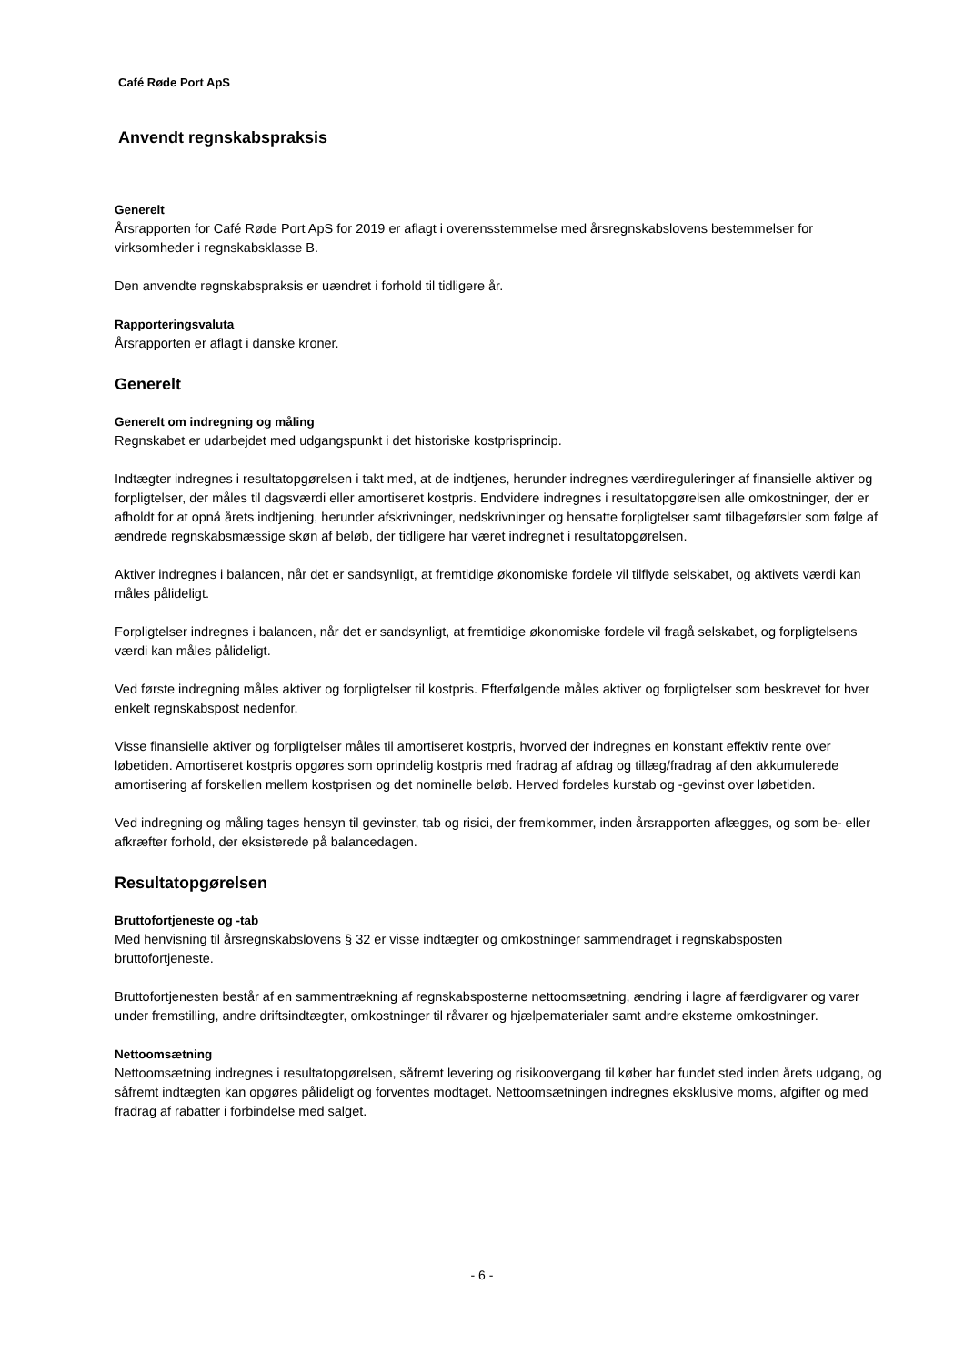Café Røde Port ApS
Anvendt regnskabspraksis
Generelt
Årsrapporten for Café Røde Port ApS for 2019 er aflagt i overensstemmelse med årsregnskabslovens bestemmelser for virksomheder i regnskabsklasse B.
Den anvendte regnskabspraksis er uændret i forhold til tidligere år.
Rapporteringsvaluta
Årsrapporten er aflagt i danske kroner.
Generelt
Generelt om indregning og måling
Regnskabet er udarbejdet med udgangspunkt i det historiske kostprisprincip.
Indtægter indregnes i resultatopgørelsen i takt med, at de indtjenes, herunder indregnes værdireguleringer af finansielle aktiver og forpligtelser, der måles til dagsværdi eller amortiseret kostpris. Endvidere indregnes i resultatopgørelsen alle omkostninger, der er afholdt for at opnå årets indtjening, herunder afskrivninger, nedskrivninger og hensatte forpligtelser samt tilbageførsler som følge af ændrede regnskabsmæssige skøn af beløb, der tidligere har været indregnet i resultatopgørelsen.
Aktiver indregnes i balancen, når det er sandsynligt, at fremtidige økonomiske fordele vil tilflyde selskabet, og aktivets værdi kan måles pålideligt.
Forpligtelser indregnes i balancen, når det er sandsynligt, at fremtidige økonomiske fordele vil fragå selskabet, og forpligtelsens værdi kan måles pålideligt.
Ved første indregning måles aktiver og forpligtelser til kostpris. Efterfølgende måles aktiver og forpligtelser som beskrevet for hver enkelt regnskabspost nedenfor.
Visse finansielle aktiver og forpligtelser måles til amortiseret kostpris, hvorved der indregnes en konstant effektiv rente over løbetiden. Amortiseret kostpris opgøres som oprindelig kostpris med fradrag af afdrag og tillæg/fradrag af den akkumulerede amortisering af forskellen mellem kostprisen og det nominelle beløb. Herved fordeles kurstab og -gevinst over løbetiden.
Ved indregning og måling tages hensyn til gevinster, tab og risici, der fremkommer, inden årsrapporten aflægges, og som be- eller afkræfter forhold, der eksisterede på balancedagen.
Resultatopgørelsen
Bruttofortjeneste og -tab
Med henvisning til årsregnskabslovens § 32 er visse indtægter og omkostninger sammendraget i regnskabsposten bruttofortjeneste.
Bruttofortjenesten består af en sammentrækning af regnskabsposterne nettoomsætning, ændring i lagre af færdigvarer og varer under fremstilling, andre driftsindtægter, omkostninger til råvarer og hjælpematerialer samt andre eksterne omkostninger.
Nettoomsætning
Nettoomsætning indregnes i resultatopgørelsen, såfremt levering og risikoovergang til køber har fundet sted inden årets udgang, og såfremt indtægten kan opgøres pålideligt og forventes modtaget. Nettoomsætningen indregnes eksklusive moms, afgifter og med fradrag af rabatter i forbindelse med salget.
- 6 -